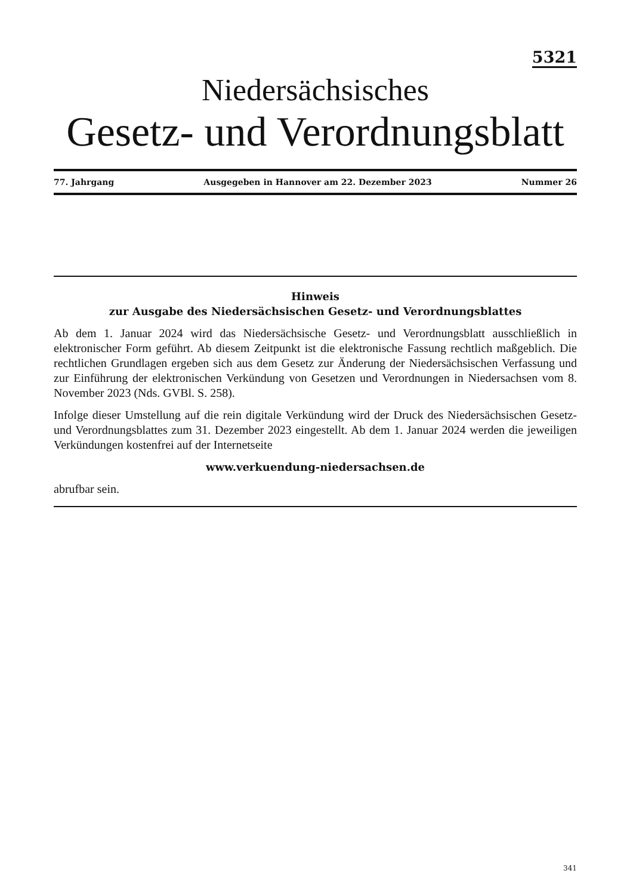5321
Niedersächsisches
Gesetz- und Verordnungsblatt
77. Jahrgang Ausgegeben in Hannover am 22. Dezember 2023 Nummer 26
Hinweis
zur Ausgabe des Niedersächsischen Gesetz- und Verordnungsblattes
Ab dem 1. Januar 2024 wird das Niedersächsische Gesetz- und Verordnungsblatt ausschließlich in elektronischer Form geführt. Ab diesem Zeitpunkt ist die elektronische Fassung rechtlich maßgeblich. Die rechtlichen Grundlagen ergeben sich aus dem Gesetz zur Änderung der Niedersächsischen Verfassung und zur Einführung der elektronischen Verkündung von Gesetzen und Verordnungen in Niedersachsen vom 8. November 2023 (Nds. GVBl. S. 258).
Infolge dieser Umstellung auf die rein digitale Verkündung wird der Druck des Niedersächsischen Gesetz- und Verordnungsblattes zum 31. Dezember 2023 eingestellt. Ab dem 1. Januar 2024 werden die jeweiligen Verkündungen kostenfrei auf der Internetseite
www.verkuendung-niedersachsen.de
abrufbar sein.
341